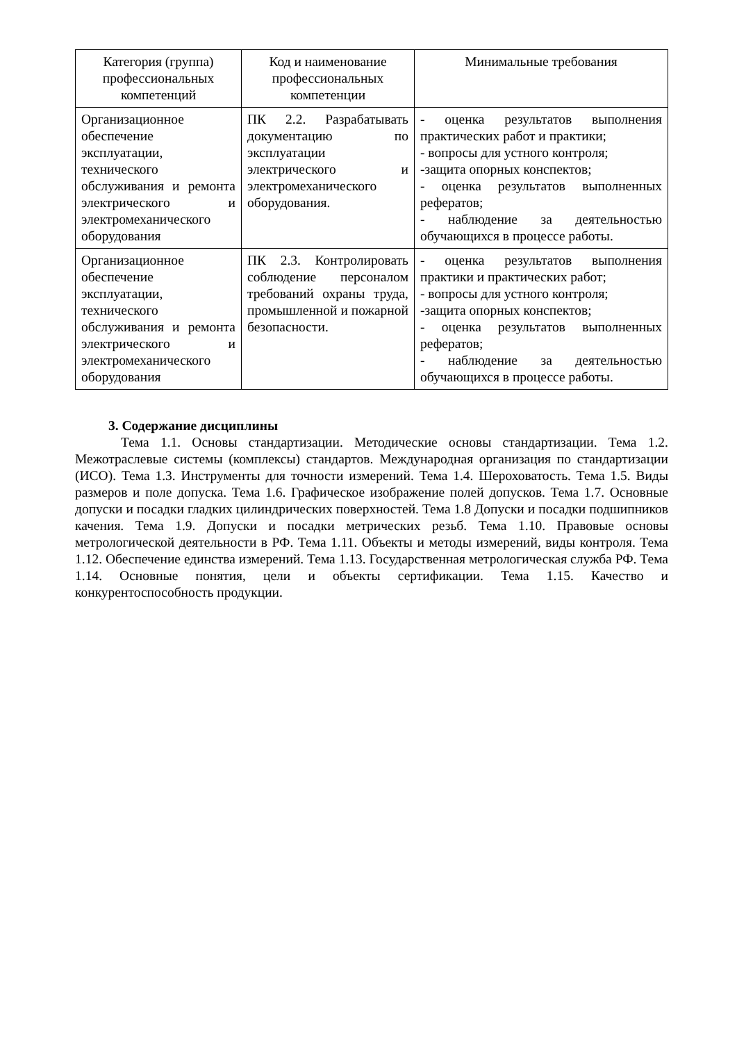| Категория (группа) профессиональных компетенций | Код и наименование профессиональных компетенции | Минимальные требования |
| --- | --- | --- |
| Организационное обеспечение эксплуатации, технического обслуживания и ремонта электрического и электромеханического оборудования | ПК 2.2. Разрабатывать документацию по эксплуатации электрического и электромеханического оборудования. | - оценка результатов выполнения практических работ и практики; - вопросы для устного контроля; -защита опорных конспектов; - оценка результатов выполненных рефератов; - наблюдение за деятельностью обучающихся в процессе работы. |
| Организационное обеспечение эксплуатации, технического обслуживания и ремонта электрического и электромеханического оборудования | ПК 2.3. Контролировать соблюдение персоналом требований охраны труда, промышленной и пожарной безопасности. | - оценка результатов выполнения практики и практических работ; - вопросы для устного контроля; -защита опорных конспектов; - оценка результатов выполненных рефератов; - наблюдение за деятельностью обучающихся в процессе работы. |
3. Содержание дисциплины
Тема 1.1. Основы стандартизации. Методические основы стандартизации. Тема 1.2. Межотраслевые системы (комплексы) стандартов. Международная организация по стандартизации (ИСО). Тема 1.3. Инструменты для точности измерений. Тема 1.4. Шероховатость. Тема 1.5. Виды размеров и поле допуска. Тема 1.6. Графическое изображение полей допусков. Тема 1.7. Основные допуски и посадки гладких цилиндрических поверхностей. Тема 1.8 Допуски и посадки подшипников качения. Тема 1.9. Допуски и посадки метрических резьб. Тема 1.10. Правовые основы метрологической деятельности в РФ. Тема 1.11. Объекты и методы измерений, виды контроля. Тема 1.12. Обеспечение единства измерений. Тема 1.13. Государственная метрологическая служба РФ. Тема 1.14. Основные понятия, цели и объекты сертификации. Тема 1.15. Качество и конкурентоспособность продукции.